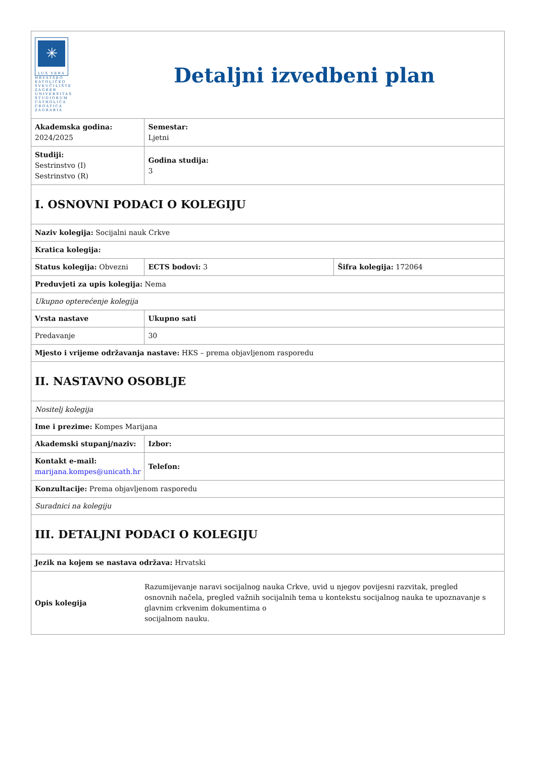| ✳ LUX VERA HRVATSKO KATOLIČKO SVEUČILIŠTE ZAGREB UNIVERSITAS STUDIORUM CATHOLICA CROATICA ZAGRABIA Detaljni izvedbeni plan | |
| Akademska godina: 2024/2025 | Semestar: Ljetni |
| Studiji: Sestrinstvo (I) Sestrinstvo (R) | Godina studija: 3 |
| I. OSNOVNI PODACI O KOLEGIJU | |
| Naziv kolegija: Socijalni nauk Crkve | |
| Kratica kolegija: | |
| Status kolegija: Obvezni | / ECTS bodovi: 3 / Šifra kolegija: 172064 / |
| Preduvjeti za upis kolegija: Nema | |
| Ukupno opterećenje kolegija | |
| Vrsta nastave | Ukupno sati |
| Predavanje | 30 |
| Mjesto i vrijeme održavanja nastave: HKS – prema objavljenom rasporedu | |
| II. NASTAVNO OSOBLJE | |
| Nositelj kolegija | |
| Ime i prezime: Kompes Marijana | |
| Akademski stupanj/naziv: | Izbor: |
| Kontakt e-mail: marijana.kompes@unicath.hr | Telefon: |
| Konzultacije: Prema objavljenom rasporedu | |
| Suradnici na kolegiju | |
| III. DETALJNI PODACI O KOLEGIJU | |
| Jezik na kojem se nastava održava: Hrvatski | |
| Opis kolegija Razumijevanje naravi socijalnog nauka Crkve, uvid u njegov povijesni razvitak, pregled osnovnih načela, pregled važnih socijalnih tema u kontekstu socijalnog nauka te upoznavanje s glavnim crkvenim dokumentima o socijalnom nauku. | |